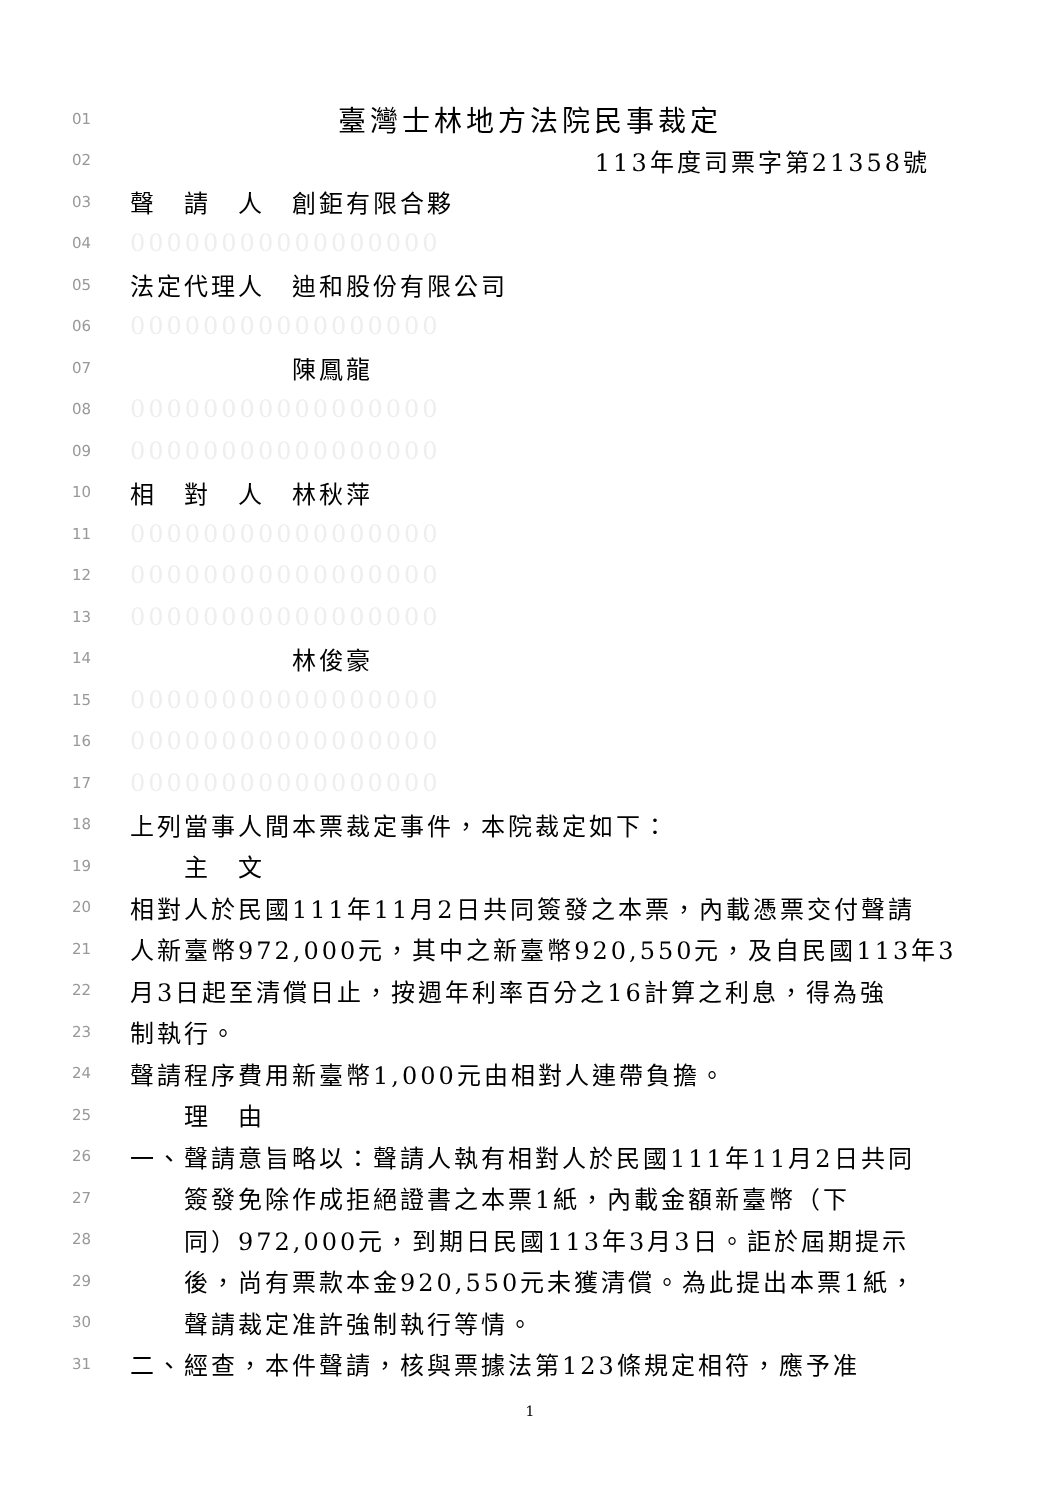01 臺灣士林地方法院民事裁定
02 113年度司票字第21358號
03 聲　請　人　創鉅有限合夥
04 00000000000000000
05 法定代理人　迪和股份有限公司
06 00000000000000000
07　　　　　　陳鳳龍
08 00000000000000000
09 00000000000000000
10 相　對　人　林秋萍
11 00000000000000000
12 00000000000000000
13 00000000000000000
14　　　　　　林俊豪
15 00000000000000000
16 00000000000000000
17 00000000000000000
18 上列當事人間本票裁定事件，本院裁定如下：
19　　主　文
20 相對人於民國111年11月2日共同簽發之本票，內載憑票交付聲請
21 人新臺幣972,000元，其中之新臺幣920,550元，及自民國113年3
22 月3日起至清償日止，按週年利率百分之16計算之利息，得為強
23 制執行。
24 聲請程序費用新臺幣1,000元由相對人連帶負擔。
25　　理　由
26 一、聲請意旨略以：聲請人執有相對人於民國111年11月2日共同
27　　簽發免除作成拒絕證書之本票1紙，內載金額新臺幣（下
28　　同）972,000元，到期日民國113年3月3日。詎於屆期提示
29　　後，尚有票款本金920,550元未獲清償。為此提出本票1紙，
30　　聲請裁定准許強制執行等情。
31 二、經查，本件聲請，核與票據法第123條規定相符，應予准
1